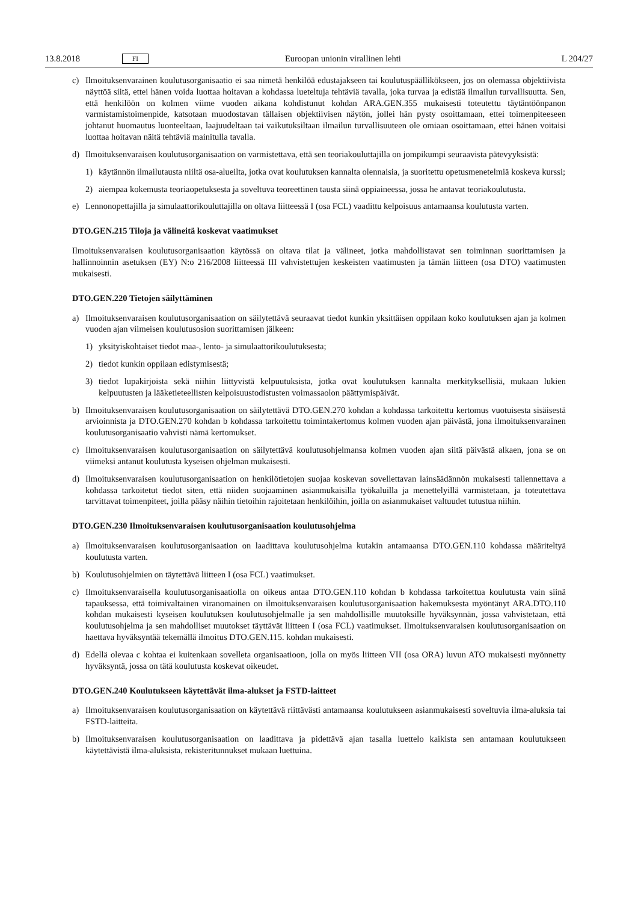13.8.2018 FI Euroopan unionin virallinen lehti L 204/27
c) Ilmoituksenvarainen koulutusorganisaatio ei saa nimetä henkilöä edustajakseen tai koulutuspäällikökseen, jos on olemassa objektiivista näyttöä siitä, ettei hänen voida luottaa hoitavan a kohdassa lueteltuja tehtäviä tavalla, joka turvaa ja edistää ilmailun turvallisuutta. Sen, että henkilöön on kolmen viime vuoden aikana kohdistunut kohdan ARA.GEN.355 mukaisesti toteutettu täytäntöönpanon varmistamistoimenpide, katsotaan muodostavan tällaisen objektiivisen näytön, jollei hän pysty osoittamaan, ettei toimenpiteeseen johtanut huomautus luonteeltaan, laajuudeltaan tai vaikutuksiltaan ilmailun turvallisuuteen ole omiaan osoittamaan, ettei hänen voitaisi luottaa hoitavan näitä tehtäviä mainitulla tavalla.
d) Ilmoituksenvaraisen koulutusorganisaation on varmistettava, että sen teoriakouluttajilla on jompikumpi seuraavista pätevyyksistä:
1) käytännön ilmailutausta niiltä osa-alueilta, jotka ovat koulutuksen kannalta olennaisia, ja suoritettu opetusmenetelmiä koskeva kurssi;
2) aiempaa kokemusta teoriaopetuksesta ja soveltuva teoreettinen tausta siinä oppiaineessa, jossa he antavat teoriakoulutusta.
e) Lennonopettajilla ja simulaattorikouluttajilla on oltava liitteessä I (osa FCL) vaadittu kelpoisuus antamaansa koulutusta varten.
DTO.GEN.215 Tiloja ja välineitä koskevat vaatimukset
Ilmoituksenvaraisen koulutusorganisaation käytössä on oltava tilat ja välineet, jotka mahdollistavat sen toiminnan suorittamisen ja hallinnoinnin asetuksen (EY) N:o 216/2008 liitteessä III vahvistettujen keskeisten vaatimusten ja tämän liitteen (osa DTO) vaatimusten mukaisesti.
DTO.GEN.220 Tietojen säilyttäminen
a) Ilmoituksenvaraisen koulutusorganisaation on säilytettävä seuraavat tiedot kunkin yksittäisen oppilaan koko koulutuksen ajan ja kolmen vuoden ajan viimeisen koulutusosion suorittamisen jälkeen:
1) yksityiskohtaiset tiedot maa-, lento- ja simulaattorikoulutuksesta;
2) tiedot kunkin oppilaan edistymisestä;
3) tiedot lupakirjoista sekä niihin liittyvistä kelpuutuksista, jotka ovat koulutuksen kannalta merkityksellisiä, mukaan lukien kelpuutusten ja lääketieteellisten kelpoisuustodistusten voimassaolon päättymispäivät.
b) Ilmoituksenvaraisen koulutusorganisaation on säilytettävä DTO.GEN.270 kohdan a kohdassa tarkoitettu kertomus vuotuisesta sisäisestä arvioinnista ja DTO.GEN.270 kohdan b kohdassa tarkoitettu toimintakertomus kolmen vuoden ajan päivästä, jona ilmoituksenvarainen koulutusorganisaatio vahvisti nämä kertomukset.
c) Ilmoituksenvaraisen koulutusorganisaation on säilytettävä koulutusohjelmansa kolmen vuoden ajan siitä päivästä alkaen, jona se on viimeksi antanut koulutusta kyseisen ohjelman mukaisesti.
d) Ilmoituksenvaraisen koulutusorganisaation on henkilötietojen suojaa koskevan sovellettavan lainsäädännön mukaisesti tallennettava a kohdassa tarkoitetut tiedot siten, että niiden suojaaminen asianmukaisilla työkaluilla ja menettelyillä varmistetaan, ja toteutettava tarvittavat toimenpiteet, joilla pääsy näihin tietoihin rajoitetaan henkilöihin, joilla on asianmukaiset valtuudet tutustua niihin.
DTO.GEN.230 Ilmoituksenvaraisen koulutusorganisaation koulutusohjelma
a) Ilmoituksenvaraisen koulutusorganisaation on laadittava koulutusohjelma kutakin antamaansa DTO.GEN.110 kohdassa määriteltyä koulutusta varten.
b) Koulutusohjelmien on täytettävä liitteen I (osa FCL) vaatimukset.
c) Ilmoituksenvaraisella koulutusorganisaatiolla on oikeus antaa DTO.GEN.110 kohdan b kohdassa tarkoitettua koulutusta vain siinä tapauksessa, että toimivaltainen viranomainen on ilmoituksenvaraisen koulutusorganisaation hakemuksesta myöntänyt ARA.DTO.110 kohdan mukaisesti kyseisen koulutuksen koulutusohjelmalle ja sen mahdollisille muutoksille hyväksynnän, jossa vahvistetaan, että koulutusohjelma ja sen mahdolliset muutokset täyttävät liitteen I (osa FCL) vaatimukset. Ilmoituksenvaraisen koulutusorganisaation on haettava hyväksyntää tekemällä ilmoitus DTO.GEN.115. kohdan mukaisesti.
d) Edellä olevaa c kohtaa ei kuitenkaan sovelleta organisaatioon, jolla on myös liitteen VII (osa ORA) luvun ATO mukaisesti myönnetty hyväksyntä, jossa on tätä koulutusta koskevat oikeudet.
DTO.GEN.240 Koulutukseen käytettävät ilma-alukset ja FSTD-laitteet
a) Ilmoituksenvaraisen koulutusorganisaation on käytettävä riittävästi antamaansa koulutukseen asianmukaisesti soveltuvia ilma-aluksia tai FSTD-laitteita.
b) Ilmoituksenvaraisen koulutusorganisaation on laadittava ja pidettävä ajan tasalla luettelo kaikista sen antamaan koulutukseen käytettävistä ilma-aluksista, rekisteritunnukset mukaan luettuina.